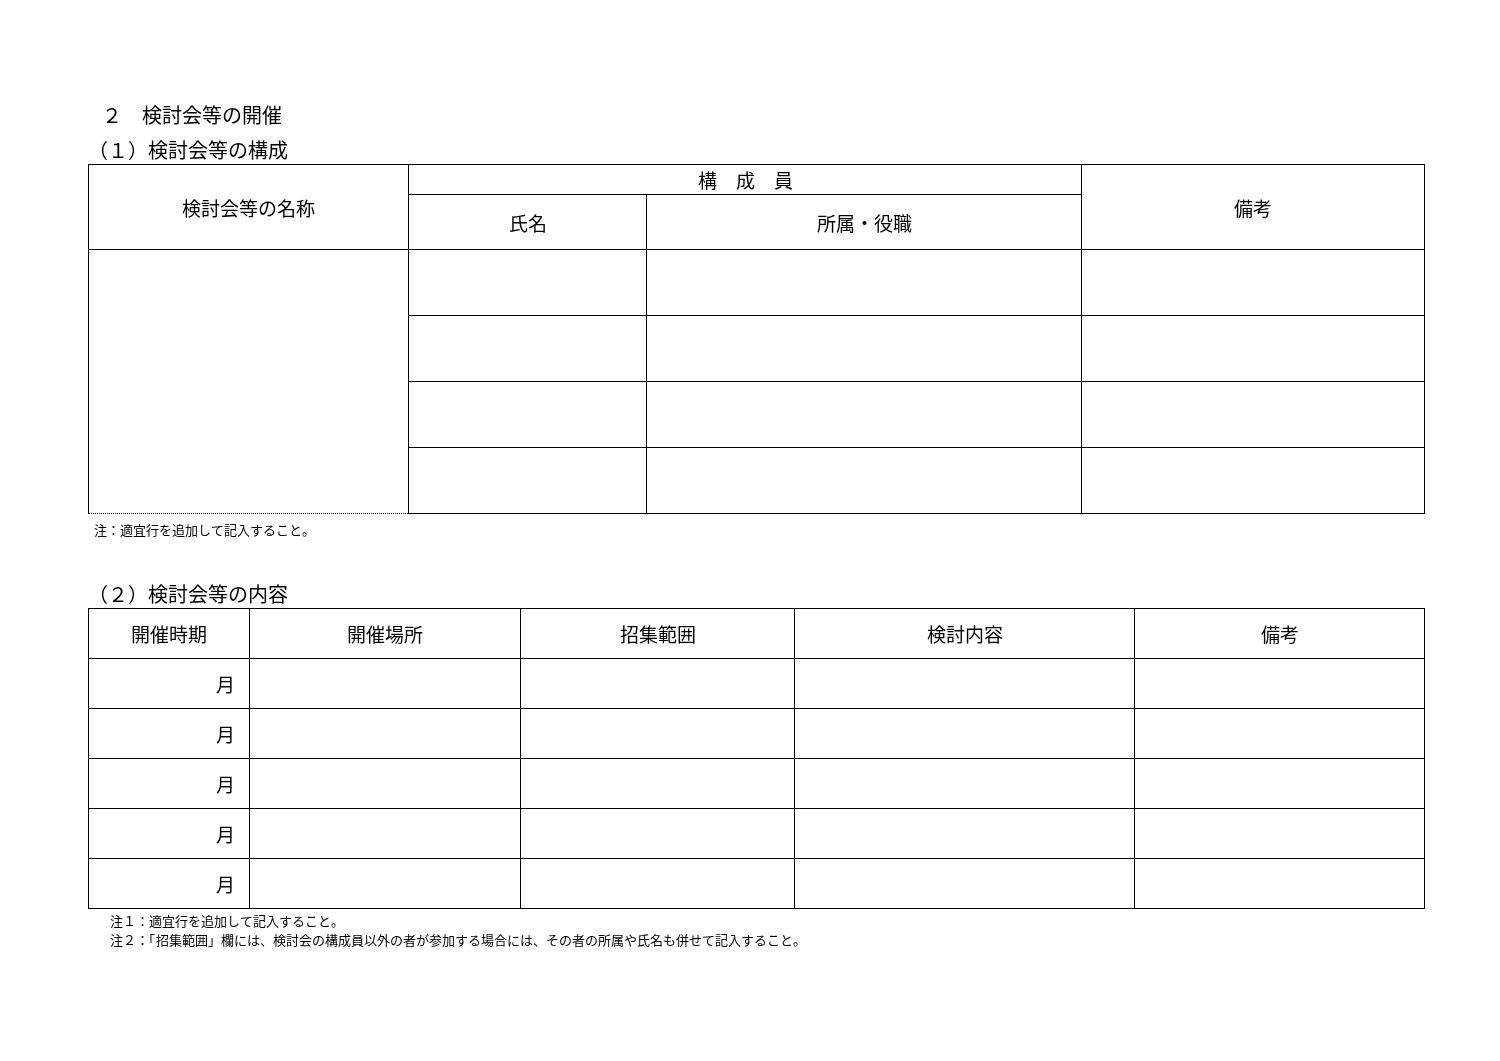２　検討会等の開催
（１）検討会等の構成
| 検討会等の名称 | 構 成 員 | | 備考 |
| --- | --- | --- | --- |
| | 氏名 | 所属・役職 | |
注：適宜行を追加して記入すること。
（２）検討会等の内容
| 開催時期 | 開催場所 | 招集範囲 | 検討内容 | 備考 |
| --- | --- | --- | --- | --- |
| 月 | | | | |
| 月 | | | | |
| 月 | | | | |
| 月 | | | | |
| 月 | | | | |
注１：適宜行を追加して記入すること。
注２：「招集範囲」欄には、検討会の構成員以外の者が参加する場合には、その者の所属や氏名も併せて記入すること。